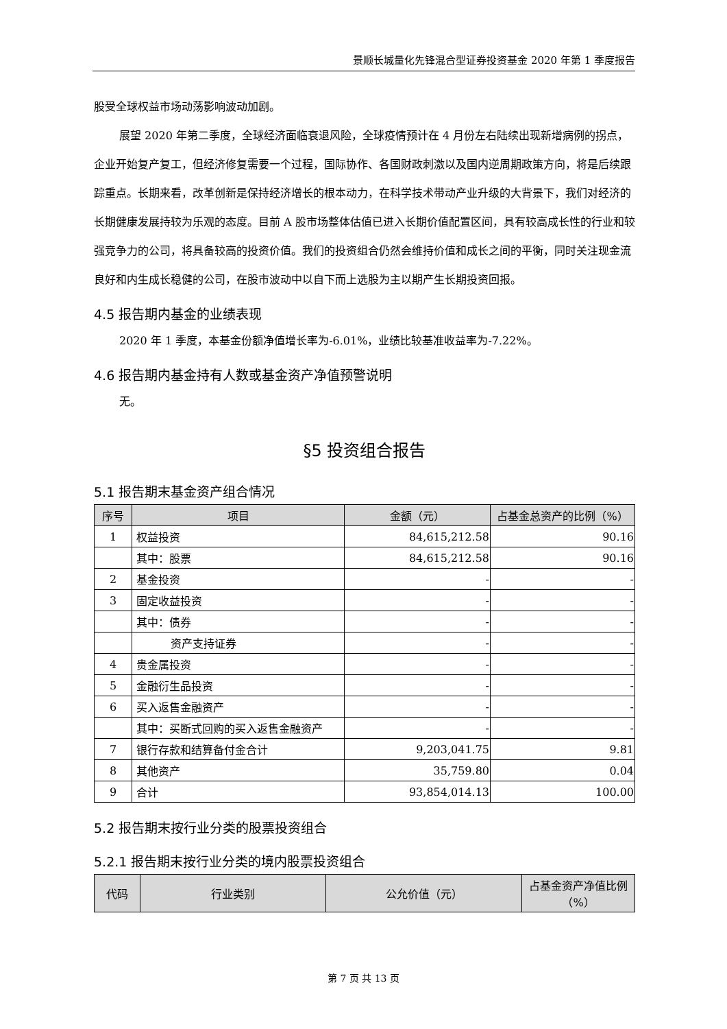景顺长城量化先锋混合型证券投资基金 2020 年第 1 季度报告
股受全球权益市场动荡影响波动加剧。
展望 2020 年第二季度，全球经济面临衰退风险，全球疫情预计在 4 月份左右陆续出现新增病例的拐点，企业开始复产复工，但经济修复需要一个过程，国际协作、各国财政刺激以及国内逆周期政策方向，将是后续跟踪重点。长期来看，改革创新是保持经济增长的根本动力，在科学技术带动产业升级的大背景下，我们对经济的长期健康发展持较为乐观的态度。目前 A 股市场整体估值已进入长期价值配置区间，具有较高成长性的行业和较强竞争力的公司，将具备较高的投资价值。我们的投资组合仍然会维持价值和成长之间的平衡，同时关注现金流良好和内生成长稳健的公司，在股市波动中以自下而上选股为主以期产生长期投资回报。
4.5 报告期内基金的业绩表现
2020 年 1 季度，本基金份额净值增长率为-6.01%，业绩比较基准收益率为-7.22%。
4.6 报告期内基金持有人数或基金资产净值预警说明
无。
§5 投资组合报告
5.1 报告期末基金资产组合情况
| 序号 | 项目 | 金额（元） | 占基金总资产的比例（%） |
| --- | --- | --- | --- |
| 1 | 权益投资 | 84,615,212.58 | 90.16 |
| | 其中：股票 | 84,615,212.58 | 90.16 |
| 2 | 基金投资 | - | - |
| 3 | 固定收益投资 | - | - |
| | 其中：债券 | - | - |
| | 资产支持证券 | - | - |
| 4 | 贵金属投资 | - | - |
| 5 | 金融衍生品投资 | - | - |
| 6 | 买入返售金融资产 | - | - |
| | 其中：买断式回购的买入返售金融资产 | - | - |
| 7 | 银行存款和结算备付金合计 | 9,203,041.75 | 9.81 |
| 8 | 其他资产 | 35,759.80 | 0.04 |
| 9 | 合计 | 93,854,014.13 | 100.00 |
5.2 报告期末按行业分类的股票投资组合
5.2.1 报告期末按行业分类的境内股票投资组合
| 代码 | 行业类别 | 公允价值（元） | 占基金资产净值比例（%） |
| --- | --- | --- | --- |
第 7 页 共 13 页